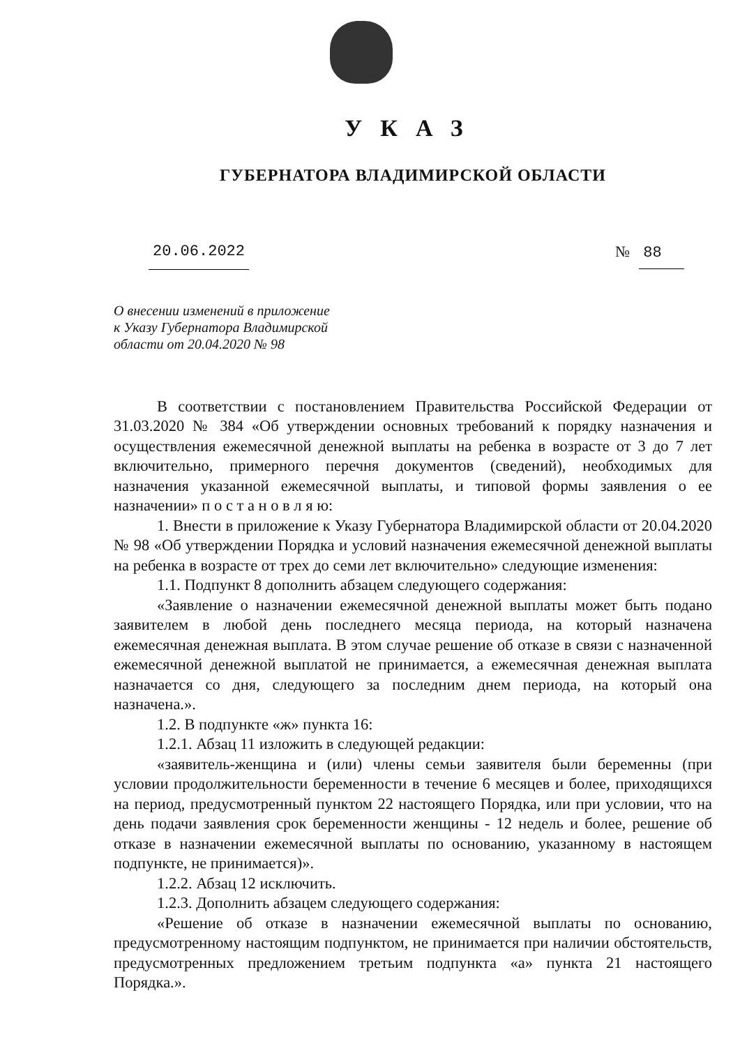УКАЗ
ГУБЕРНАТОРА ВЛАДИМИРСКОЙ ОБЛАСТИ
20.06.2022 № 88
О внесении изменений в приложение
к Указу Губернатора Владимирской
области от 20.04.2020 № 98
В соответствии с постановлением Правительства Российской Федерации от 31.03.2020 № 384 «Об утверждении основных требований к порядку назначения и осуществления ежемесячной денежной выплаты на ребенка в возрасте от 3 до 7 лет включительно, примерного перечня документов (сведений), необходимых для назначения указанной ежемесячной выплаты, и типовой формы заявления о ее назначении» п о с т а н о в л я ю:
1. Внести в приложение к Указу Губернатора Владимирской области от 20.04.2020 № 98 «Об утверждении Порядка и условий назначения ежемесячной денежной выплаты на ребенка в возрасте от трех до семи лет включительно» следующие изменения:
1.1. Подпункт 8 дополнить абзацем следующего содержания:
«Заявление о назначении ежемесячной денежной выплаты может быть подано заявителем в любой день последнего месяца периода, на который назначена ежемесячная денежная выплата. В этом случае решение об отказе в связи с назначенной ежемесячной денежной выплатой не принимается, а ежемесячная денежная выплата назначается со дня, следующего за последним днем периода, на который она назначена.».
1.2. В подпункте «ж» пункта 16:
1.2.1. Абзац 11 изложить в следующей редакции:
«заявитель-женщина и (или) члены семьи заявителя были беременны (при условии продолжительности беременности в течение 6 месяцев и более, приходящихся на период, предусмотренный пунктом 22 настоящего Порядка, или при условии, что на день подачи заявления срок беременности женщины - 12 недель и более, решение об отказе в назначении ежемесячной выплаты по основанию, указанному в настоящем подпункте, не принимается)».
1.2.2. Абзац 12 исключить.
1.2.3. Дополнить абзацем следующего содержания:
«Решение об отказе в назначении ежемесячной выплаты по основанию, предусмотренному настоящим подпунктом, не принимается при наличии обстоятельств, предусмотренных предложением третьим подпункта «а» пункта 21 настоящего Порядка.».